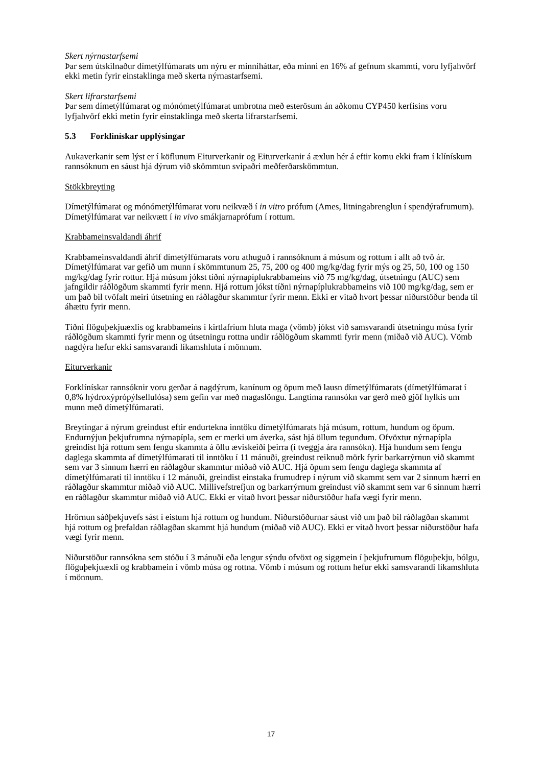Skert nýrnastarfsemi
Þar sem útskilnaður dímetýlfúmarats um nýru er minniháttar, eða minni en 16% af gefnum skammti, voru lyfjahvörf ekki metin fyrir einstaklinga með skerta nýrnastarfsemi.
Skert lifrarstarfsemi
Þar sem dímetýlfúmarat og mónómetýlfúmarat umbrotna með esterösum án aðkomu CYP450 kerfisins voru lyfjahvörf ekki metin fyrir einstaklinga með skerta lifrarstarfsemi.
5.3 Forklínískar upplýsingar
Aukaverkanir sem lýst er í köflunum Eiturverkanir og Eiturverkanir á æxlun hér á eftir komu ekki fram í klínískum rannsóknum en sáust hjá dýrum við skömmtun svipaðri meðferðarskömmtun.
Stökkbreyting
Dímetýlfúmarat og mónómetýlfúmarat voru neikvæð í in vitro prófum (Ames, litningabrenglun í spendýrafrumum). Dímetýlfúmarat var neikvætt í in vivo smákjarnaprófum í rottum.
Krabbameinsvaldandi áhrif
Krabbameinsvaldandi áhrif dímetýlfúmarats voru athuguð í rannsóknum á músum og rottum í allt að tvö ár. Dímetýlfúmarat var gefið um munn í skömmtunum 25, 75, 200 og 400 mg/kg/dag fyrir mýs og 25, 50, 100 og 150 mg/kg/dag fyrir rottur. Hjá músum jókst tíðni nýrnapíplukrabbameins við 75 mg/kg/dag, útsetningu (AUC) sem jafngildir ráðlögðum skammti fyrir menn. Hjá rottum jókst tíðni nýrnapíplukrabbameins við 100 mg/kg/dag, sem er um það bil tvöfalt meiri útsetning en ráðlagður skammtur fyrir menn. Ekki er vitað hvort þessar niðurstöður benda til áhættu fyrir menn.
Tíðni flöguþekjuæxlis og krabbameins í kirtlafríum hluta maga (vömb) jókst við samsvarandi útsetningu músa fyrir ráðlögðum skammti fyrir menn og útsetningu rottna undir ráðlögðum skammti fyrir menn (miðað við AUC). Vömb nagdýra hefur ekki samsvarandi líkamshluta í mönnum.
Eiturverkanir
Forklínískar rannsóknir voru gerðar á nagdýrum, kanínum og öpum með lausn dímetýlfúmarats (dímetýlfúmarat í 0,8% hýdroxýprópýlsellulósa) sem gefin var með magaslöngu. Langtíma rannsókn var gerð með gjöf hylkis um munn með dímetýlfúmarati.
Breytingar á nýrum greindust eftir endurtekna inntöku dímetýlfúmarats hjá músum, rottum, hundum og öpum. Endurnýjun þekjufrumna nýrnapípla, sem er merki um áverka, sást hjá öllum tegundum. Ofvöxtur nýrnapípla greindist hjá rottum sem fengu skammta á öllu æviskeiði þeirra (í tveggja ára rannsókn). Hjá hundum sem fengu daglega skammta af dímetýlfúmarati til inntöku í 11 mánuði, greindust reiknuð mörk fyrir barkarrýrnun við skammt sem var 3 sinnum hærri en ráðlagður skammtur miðað við AUC. Hjá öpum sem fengu daglega skammta af dímetýlfúmarati til inntöku í 12 mánuði, greindist einstaka frumudrep í nýrum við skammt sem var 2 sinnum hærri en ráðlagður skammtur miðað við AUC. Millivefstrefjun og barkarrýrnum greindust við skammt sem var 6 sinnum hærri en ráðlagður skammtur miðað við AUC. Ekki er vitað hvort þessar niðurstöður hafa vægi fyrir menn.
Hrörnun sáðþekjuvefs sást í eistum hjá rottum og hundum. Niðurstöðurnar sáust við um það bil ráðlagðan skammt hjá rottum og þrefaldan ráðlagðan skammt hjá hundum (miðað við AUC). Ekki er vitað hvort þessar niðurstöður hafa vægi fyrir menn.
Niðurstöður rannsókna sem stóðu í 3 mánuði eða lengur sýndu ofvöxt og siggmein í þekjufrumum flöguþekju, bólgu, flöguþekjuæxli og krabbamein í vömb músa og rottna. Vömb í músum og rottum hefur ekki samsvarandi líkamshluta í mönnum.
17